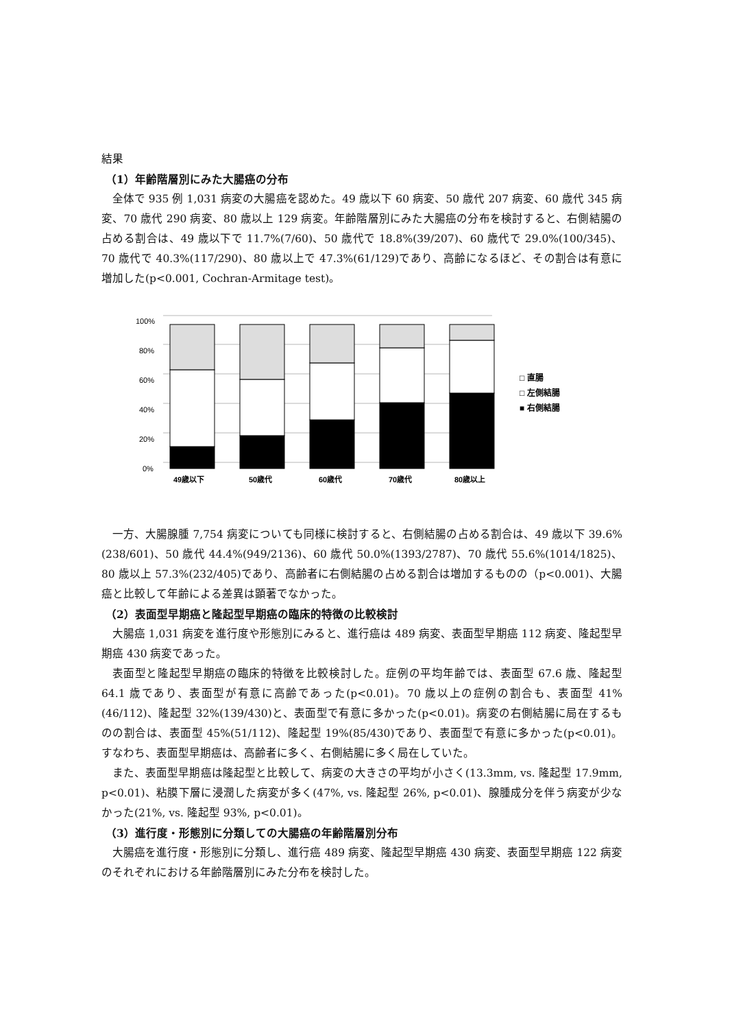結果
（1）年齢階層別にみた大腸癌の分布
全体で 935 例 1,031 病変の大腸癌を認めた。49 歳以下 60 病変、50 歳代 207 病変、60 歳代 345 病変、70 歳代 290 病変、80 歳以上 129 病変。年齢階層別にみた大腸癌の分布を検討すると、右側結腸の占める割合は、49 歳以下で 11.7%(7/60)、50 歳代で 18.8%(39/207)、60 歳代で 29.0%(100/345)、70 歳代で 40.3%(117/290)、80 歳以上で 47.3%(61/129)であり、高齢になるほど、その割合は有意に増加した(p<0.001, Cochran-Armitage test)。
100%
80%
60%
40%
20%
0%
49歳以下
50歳代
60歳代
70歳代
80歳以上
□ 直腸
□ 左側結腸
■ 右側結腸
一方、大腸腺腫 7,754 病変についても同様に検討すると、右側結腸の占める割合は、49 歳以下 39.6%(238/601)、50 歳代 44.4%(949/2136)、60 歳代 50.0%(1393/2787)、70 歳代 55.6%(1014/1825)、80 歳以上 57.3%(232/405)であり、高齢者に右側結腸の占める割合は増加するものの（p<0.001)、大腸癌と比較して年齢による差異は顕著でなかった。
（2）表面型早期癌と隆起型早期癌の臨床的特徴の比較検討
大腸癌 1,031 病変を進行度や形態別にみると、進行癌は 489 病変、表面型早期癌 112 病変、隆起型早期癌 430 病変であった。
表面型と隆起型早期癌の臨床的特徴を比較検討した。症例の平均年齢では、表面型 67.6 歳、隆起型 64.1 歳であり、表面型が有意に高齢であった(p<0.01)。70 歳以上の症例の割合も、表面型 41%(46/112)、隆起型 32%(139/430)と、表面型で有意に多かった(p<0.01)。病変の右側結腸に局在するものの割合は、表面型 45%(51/112)、隆起型 19%(85/430)であり、表面型で有意に多かった(p<0.01)。すなわち、表面型早期癌は、高齢者に多く、右側結腸に多く局在していた。
また、表面型早期癌は隆起型と比較して、病変の大きさの平均が小さく(13.3mm, vs. 隆起型 17.9mm, p<0.01)、粘膜下層に浸潤した病変が多く(47%, vs. 隆起型 26%, p<0.01)、腺腫成分を伴う病変が少なかった(21%, vs. 隆起型 93%, p<0.01)。
（3）進行度・形態別に分類しての大腸癌の年齢階層別分布
大腸癌を進行度・形態別に分類し、進行癌 489 病変、隆起型早期癌 430 病変、表面型早期癌 122 病変のそれぞれにおける年齢階層別にみた分布を検討した。